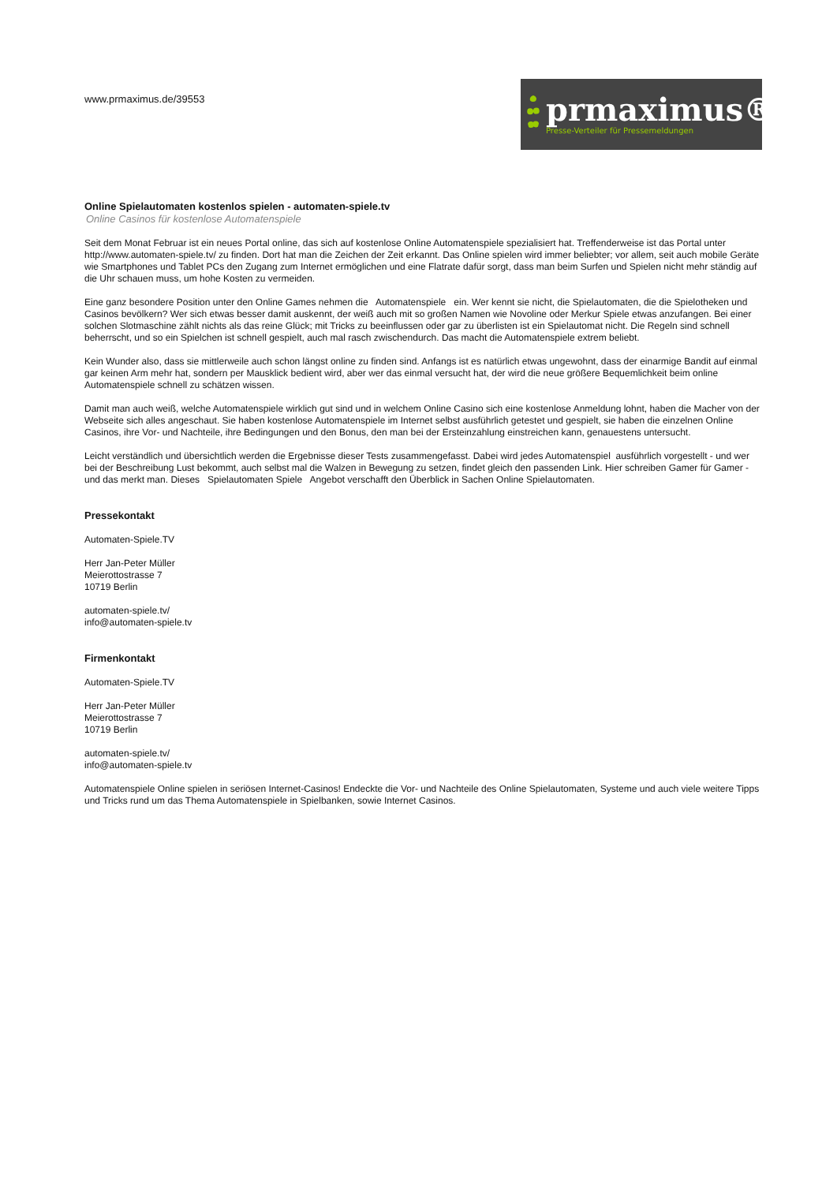www.prmaximus.de/39553
prmaximus®
Presse-Verteiler für Pressemeldungen
Online Spielautomaten kostenlos spielen - automaten-spiele.tv
Online Casinos für kostenlose Automatenspiele
Seit dem Monat Februar ist ein neues Portal online, das sich auf kostenlose Online Automatenspiele spezialisiert hat. Treffenderweise ist das Portal unter http://www.automaten-spiele.tv/ zu finden. Dort hat man die Zeichen der Zeit erkannt. Das Online spielen wird immer beliebter; vor allem, seit auch mobile Geräte wie Smartphones und Tablet PCs den Zugang zum Internet ermöglichen und eine Flatrate dafür sorgt, dass man beim Surfen und Spielen nicht mehr ständig auf die Uhr schauen muss, um hohe Kosten zu vermeiden.
Eine ganz besondere Position unter den Online Games nehmen die Automatenspiele ein. Wer kennt sie nicht, die Spielautomaten, die die Spielotheken und Casinos bevölkern? Wer sich etwas besser damit auskennt, der weiß auch mit so großen Namen wie Novoline oder Merkur Spiele etwas anzufangen. Bei einer solchen Slotmaschine zählt nichts als das reine Glück; mit Tricks zu beeinflussen oder gar zu überlisten ist ein Spielautomat nicht. Die Regeln sind schnell beherrscht, und so ein Spielchen ist schnell gespielt, auch mal rasch zwischendurch. Das macht die Automatenspiele extrem beliebt.
Kein Wunder also, dass sie mittlerweile auch schon längst online zu finden sind. Anfangs ist es natürlich etwas ungewohnt, dass der einarmige Bandit auf einmal gar keinen Arm mehr hat, sondern per Mausklick bedient wird, aber wer das einmal versucht hat, der wird die neue größere Bequemlichkeit beim online Automatenspiele schnell zu schätzen wissen.
Damit man auch weiß, welche Automatenspiele wirklich gut sind und in welchem Online Casino sich eine kostenlose Anmeldung lohnt, haben die Macher von der Webseite sich alles angeschaut. Sie haben kostenlose Automatenspiele im Internet selbst ausführlich getestet und gespielt, sie haben die einzelnen Online Casinos, ihre Vor- und Nachteile, ihre Bedingungen und den Bonus, den man bei der Ersteinzahlung einstreichen kann, genauestens untersucht.
Leicht verständlich und übersichtlich werden die Ergebnisse dieser Tests zusammengefasst. Dabei wird jedes Automatenspiel ausführlich vorgestellt - und wer bei der Beschreibung Lust bekommt, auch selbst mal die Walzen in Bewegung zu setzen, findet gleich den passenden Link. Hier schreiben Gamer für Gamer - und das merkt man. Dieses Spielautomaten Spiele Angebot verschafft den Überblick in Sachen Online Spielautomaten.
Pressekontakt
Automaten-Spiele.TV
Herr Jan-Peter Müller
Meierottostrasse 7
10719 Berlin
automaten-spiele.tv/
info@automaten-spiele.tv
Firmenkontakt
Automaten-Spiele.TV
Herr Jan-Peter Müller
Meierottostrasse 7
10719 Berlin
automaten-spiele.tv/
info@automaten-spiele.tv
Automatenspiele Online spielen in seriösen Internet-Casinos! Endeckte die Vor- und Nachteile des Online Spielautomaten, Systeme und auch viele weitere Tipps und Tricks rund um das Thema Automatenspiele in Spielbanken, sowie Internet Casinos.